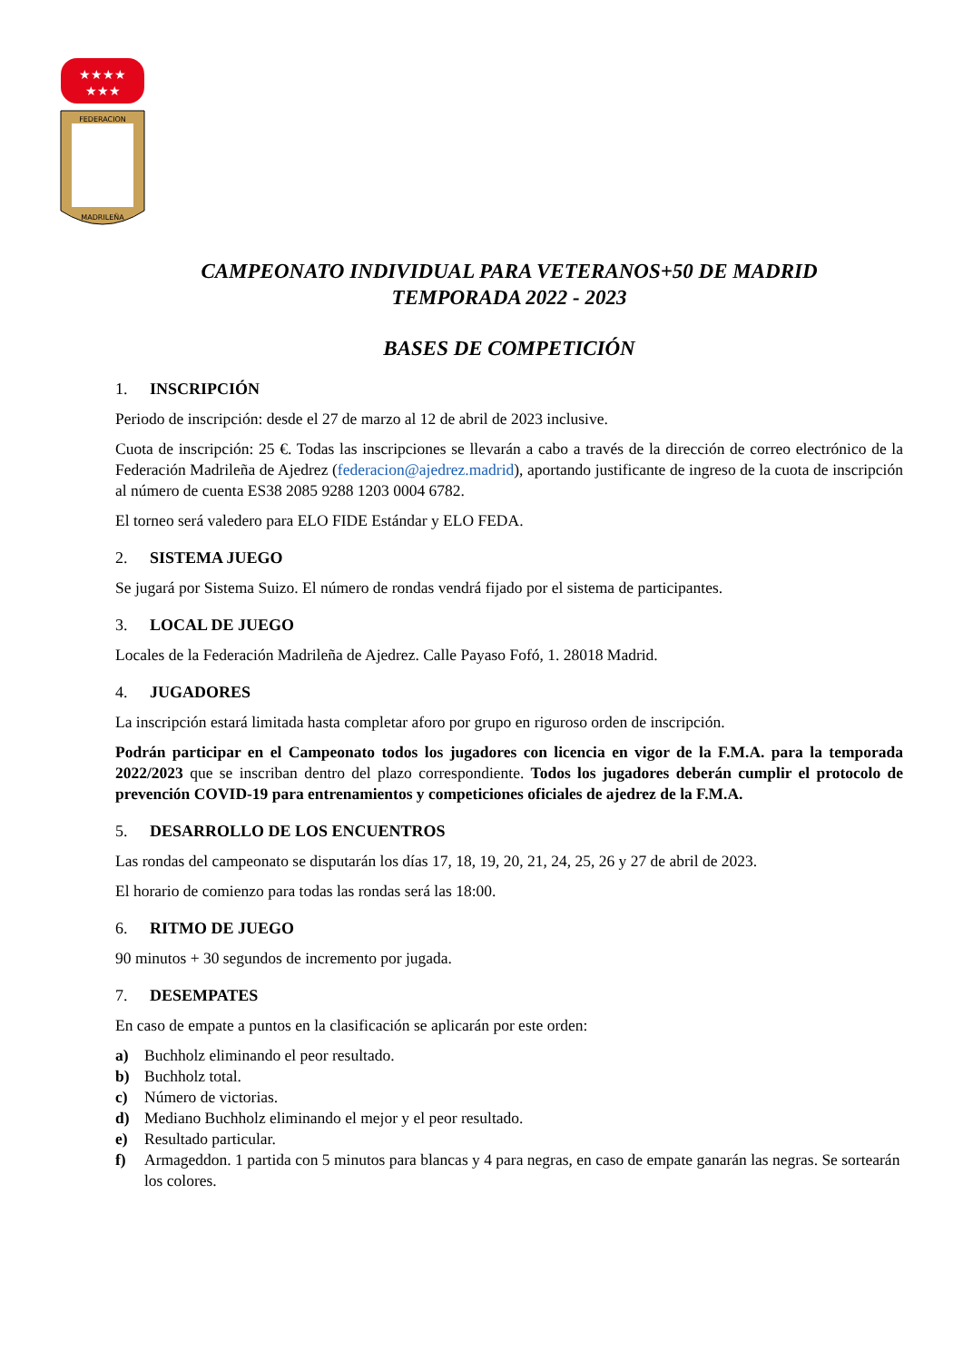★★★★
★★★
FEDERACION
MADRILEÑA
CAMPEONATO INDIVIDUAL PARA VETERANOS+50 DE MADRID
TEMPORADA 2022 - 2023
BASES DE COMPETICIÓN
1. INSCRIPCIÓN
Periodo de inscripción: desde el 27 de marzo al 12 de abril de 2023 inclusive.
Cuota de inscripción: 25 €. Todas las inscripciones se llevarán a cabo a través de la dirección de correo electrónico de la Federación Madrileña de Ajedrez (federacion@ajedrez.madrid), aportando justificante de ingreso de la cuota de inscripción al número de cuenta ES38 2085 9288 1203 0004 6782.
El torneo será valedero para ELO FIDE Estándar y ELO FEDA.
2. SISTEMA JUEGO
Se jugará por Sistema Suizo. El número de rondas vendrá fijado por el sistema de participantes.
3. LOCAL DE JUEGO
Locales de la Federación Madrileña de Ajedrez. Calle Payaso Fofó, 1. 28018 Madrid.
4. JUGADORES
La inscripción estará limitada hasta completar aforo por grupo en riguroso orden de inscripción.
Podrán participar en el Campeonato todos los jugadores con licencia en vigor de la F.M.A. para la temporada 2022/2023 que se inscriban dentro del plazo correspondiente. Todos los jugadores deberán cumplir el protocolo de prevención COVID-19 para entrenamientos y competiciones oficiales de ajedrez de la F.M.A.
5. DESARROLLO DE LOS ENCUENTROS
Las rondas del campeonato se disputarán los días 17, 18, 19, 20, 21, 24, 25, 26 y 27 de abril de 2023.
El horario de comienzo para todas las rondas será las 18:00.
6. RITMO DE JUEGO
90 minutos + 30 segundos de incremento por jugada.
7. DESEMPATES
En caso de empate a puntos en la clasificación se aplicarán por este orden:
a) Buchholz eliminando el peor resultado.
b) Buchholz total.
c) Número de victorias.
d) Mediano Buchholz eliminando el mejor y el peor resultado.
e) Resultado particular.
f) Armageddon. 1 partida con 5 minutos para blancas y 4 para negras, en caso de empate ganarán las negras. Se sortearán los colores.